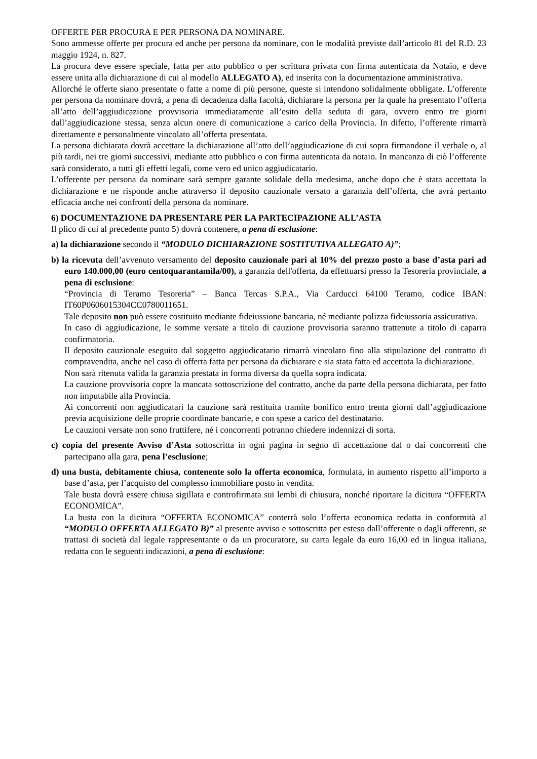OFFERTE PER PROCURA E PER PERSONA DA NOMINARE.
Sono ammesse offerte per procura ed anche per persona da nominare, con le modalità previste dall’articolo 81 del R.D. 23 maggio 1924, n. 827.
La procura deve essere speciale, fatta per atto pubblico o per scrittura privata con firma autenticata da Notaio, e deve essere unita alla dichiarazione di cui al modello ALLEGATO A), ed inserita con la documentazione amministrativa.
Allorché le offerte siano presentate o fatte a nome di più persone, queste si intendono solidalmente obbligate. L’offerente per persona da nominare dovrà, a pena di decadenza dalla facoltà, dichiarare la persona per la quale ha presentato l’offerta all’atto dell’aggiudicazione provvisoria immediatamente all’esito della seduta di gara, ovvero entro tre giorni dall’aggiudicazione stessa, senza alcun onere di comunicazione a carico della Provincia. In difetto, l’offerente rimarrà direttamente e personalmente vincolato all’offerta presentata.
La persona dichiarata dovrà accettare la dichiarazione all’atto dell’aggiudicazione di cui sopra firmandone il verbale o, al più tardi, nei tre giorni successivi, mediante atto pubblico o con firma autenticata da notaio. In mancanza di ciò l’offerente sarà considerato, a tutti gli effetti legali, come vero ed unico aggiudicatario.
L’offerente per persona da nominare sarà sempre garante solidale della medesima, anche dopo che è stata accettata la dichiarazione e ne risponde anche attraverso il deposito cauzionale versato a garanzia dell’offerta, che avrà pertanto efficacia anche nei confronti della persona da nominare.
6) DOCUMENTAZIONE DA PRESENTARE PER LA PARTECIPAZIONE ALL’ASTA
Il plico di cui al precedente punto 5) dovrà contenere, a pena di esclusione:
a) la dichiarazione secondo il “MODULO DICHIARAZIONE SOSTITUTIVA ALLEGATO A)”;
b) la ricevuta dell’avvenuto versamento del deposito cauzionale pari al 10% del prezzo posto a base d’asta pari ad euro 140.000,00 (euro centoquarantamila/00), a garanzia dell'offerta, da effettuarsi presso la Tesoreria provinciale, a pena di esclusione:
“Provincia di Teramo Tesoreria” – Banca Tercas S.P.A., Via Carducci 64100 Teramo, codice IBAN: IT60P0606015304CC0780011651.
Tale deposito non può essere costituito mediante fideiussione bancaria, né mediante polizza fideiussoria assicurativa.
In caso di aggiudicazione, le somme versate a titolo di cauzione provvisoria saranno trattenute a titolo di caparra confirmatoria.
Il deposito cauzionale eseguito dal soggetto aggiudicatario rimarrà vincolato fino alla stipulazione del contratto di compravendita, anche nel caso di offerta fatta per persona da dichiarare e sia stata fatta ed accettata la dichiarazione.
Non sarà ritenuta valida la garanzia prestata in forma diversa da quella sopra indicata.
La cauzione provvisoria copre la mancata sottoscrizione del contratto, anche da parte della persona dichiarata, per fatto non imputabile alla Provincia.
Ai concorrenti non aggiudicatari la cauzione sarà restituita tramite bonifico entro trenta giorni dall’aggiudicazione previa acquisizione delle proprie coordinate bancarie, e con spese a carico del destinatario.
Le cauzioni versate non sono fruttifere, né i concorrenti potranno chiedere indennizzi di sorta.
c) copia del presente Avviso d’Asta sottoscritta in ogni pagina in segno di accettazione dal o dai concorrenti che partecipano alla gara, pena l’esclusione;
d) una busta, debitamente chiusa, contenente solo la offerta economica, formulata, in aumento rispetto all’importo a base d’asta, per l’acquisto del complesso immobiliare posto in vendita.
Tale busta dovrà essere chiusa sigillata e controfirmata sui lembi di chiusura, nonché riportare la dicitura “OFFERTA ECONOMICA”.
La busta con la dicitura “OFFERTA ECONOMICA” conterrà solo l’offerta economica redatta in conformità al “MODULO OFFERTA ALLEGATO B)” al presente avviso e sottoscritta per esteso dall’offerente o dagli offerenti, se trattasi di società dal legale rappresentante o da un procuratore, su carta legale da euro 16,00 ed in lingua italiana, redatta con le seguenti indicazioni, a pena di esclusione: